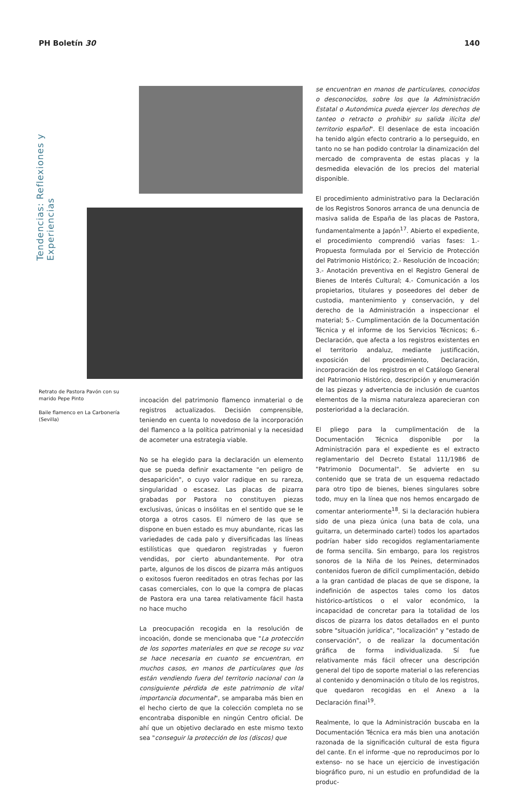PH Boletín 30 140
Tendencias: Reflexiones y Experiencias
Retrato de Pastora Pavón con su marido Pepe Pinto
Baile flamenco en La Carbonería (Sevilla)
incoación del patrimonio flamenco inmaterial o de registros actualizados. Decisión comprensible, teniendo en cuenta lo novedoso de la incorporación del flamenco a la política patrimonial y la necesidad de acometer una estrategia viable.
No se ha elegido para la declaración un elemento que se pueda definir exactamente "en peligro de desaparición", o cuyo valor radique en su rareza, singularidad o escasez. Las placas de pizarra grabadas por Pastora no constituyen piezas exclusivas, únicas o insólitas en el sentido que se le otorga a otros casos. El número de las que se dispone en buen estado es muy abundante, ricas las variedades de cada palo y diversificadas las líneas estilísticas que quedaron registradas y fueron vendidas, por cierto abundantemente. Por otra parte, algunos de los discos de pizarra más antiguos o exitosos fueron reeditados en otras fechas por las casas comerciales, con lo que la compra de placas de Pastora era una tarea relativamente fácil hasta no hace mucho
La preocupación recogida en la resolución de incoación, donde se mencionaba que "La protección de los soportes materiales en que se recoge su voz se hace necesaria en cuanto se encuentran, en muchos casos, en manos de particulares que los están vendiendo fuera del territorio nacional con la consiguiente pérdida de este patrimonio de vital importancia documental", se amparaba más bien en el hecho cierto de que la colección completa no se encontraba disponible en ningún Centro oficial. De ahí que un objetivo declarado en este mismo texto sea "conseguir la protección de los (discos) que
se encuentran en manos de particulares, conocidos o desconocidos, sobre los que la Administración Estatal o Autonómica pueda ejercer los derechos de tanteo o retracto o prohibir su salida ilícita del territorio español". El desenlace de esta incoación ha tenido algún efecto contrario a lo perseguido, en tanto no se han podido controlar la dinamización del mercado de compraventa de estas placas y la desmedida elevación de los precios del material disponible.
El procedimiento administrativo para la Declaración de los Registros Sonoros arranca de una denuncia de masiva salida de España de las placas de Pastora, fundamentalmente a Japón<sup>17</sup>. Abierto el expediente, el procedimiento comprendió varias fases: 1.- Propuesta formulada por el Servicio de Protección del Patrimonio Histórico; 2.- Resolución de Incoación; 3.- Anotación preventiva en el Registro General de Bienes de Interés Cultural; 4.- Comunicación a los propietarios, titulares y poseedores del deber de custodia, mantenimiento y conservación, y del derecho de la Administración a inspeccionar el material; 5.- Cumplimentación de la Documentación Técnica y el informe de los Servicios Técnicos; 6.- Declaración, que afecta a los registros existentes en el territorio andaluz, mediante justificación, exposición del procedimiento, Declaración, incorporación de los registros en el Catálogo General del Patrimonio Histórico, descripción y enumeración de las piezas y advertencia de inclusión de cuantos elementos de la misma naturaleza aparecieran con posterioridad a la declaración.
El pliego para la cumplimentación de la Documentación Técnica disponible por la Administración para el expediente es el extracto reglamentario del Decreto Estatal 111/1986 de "Patrimonio Documental". Se advierte en su contenido que se trata de un esquema redactado para otro tipo de bienes, bienes singulares sobre todo, muy en la línea que nos hemos encargado de comentar anteriormente<sup>18</sup>. Si la declaración hubiera sido de una pieza única (una bata de cola, una guitarra, un determinado cartel) todos los apartados podrían haber sido recogidos reglamentariamente de forma sencilla. Sin embargo, para los registros sonoros de la Niña de los Peines, determinados contenidos fueron de difícil cumplimentación, debido a la gran cantidad de placas de que se dispone, la indefinición de aspectos tales como los datos histórico-artísticos o el valor económico, la incapacidad de concretar para la totalidad de los discos de pizarra los datos detallados en el punto sobre "situación jurídica", "localización" y "estado de conservación", o de realizar la documentación gráfica de forma individualizada. Sí fue relativamente más fácil ofrecer una descripción general del tipo de soporte material o las referencias al contenido y denominación o título de los registros, que quedaron recogidas en el Anexo a la Declaración final<sup>19</sup>.
Realmente, lo que la Administración buscaba en la Documentación Técnica era más bien una anotación razonada de la significación cultural de esta figura del cante. En el informe -que no reproducimos por lo extenso- no se hace un ejercicio de investigación biográfico puro, ni un estudio en profundidad de la produc-